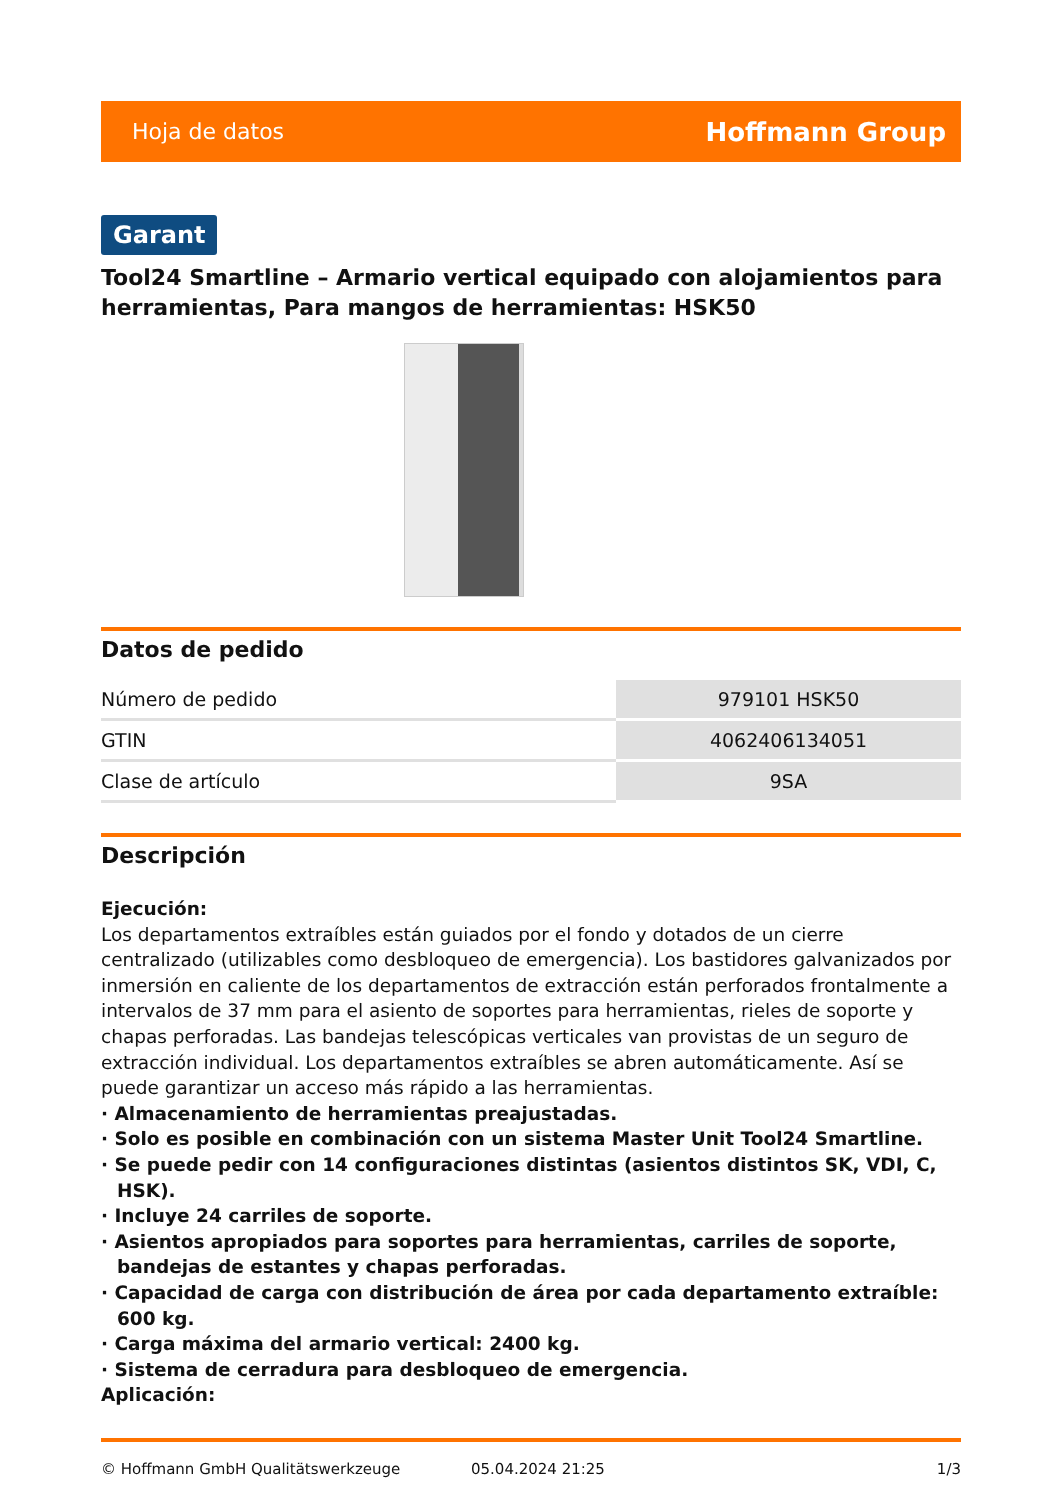Hoja de datos Hoffmann Group
Garant
Tool24 Smartline – Armario vertical equipado con alojamientos para herramientas, Para mangos de herramientas: HSK50
Datos de pedido
| Número de pedido | 979101 HSK50 |
| GTIN | 4062406134051 |
| Clase de artículo | 9SA |
Descripción
Ejecución:
Los departamentos extraíbles están guiados por el fondo y dotados de un cierre centralizado (utilizables como desbloqueo de emergencia). Los bastidores galvanizados por inmersión en caliente de los departamentos de extracción están perforados frontalmente a intervalos de 37 mm para el asiento de soportes para herramientas, rieles de soporte y chapas perforadas. Las bandejas telescópicas verticales van provistas de un seguro de extracción individual. Los departamentos extraíbles se abren automáticamente. Así se puede garantizar un acceso más rápido a las herramientas.
· Almacenamiento de herramientas preajustadas.
· Solo es posible en combinación con un sistema Master Unit Tool24 Smartline.
· Se puede pedir con 14 configuraciones distintas (asientos distintos SK, VDI, C, HSK).
· Incluye 24 carriles de soporte.
· Asientos apropiados para soportes para herramientas, carriles de soporte, bandejas de estantes y chapas perforadas.
· Capacidad de carga con distribución de área por cada departamento extraíble: 600 kg.
· Carga máxima del armario vertical: 2400 kg.
· Sistema de cerradura para desbloqueo de emergencia.
Aplicación:
© Hoffmann GmbH Qualitätswerkzeuge 05.04.2024 21:25 1/3